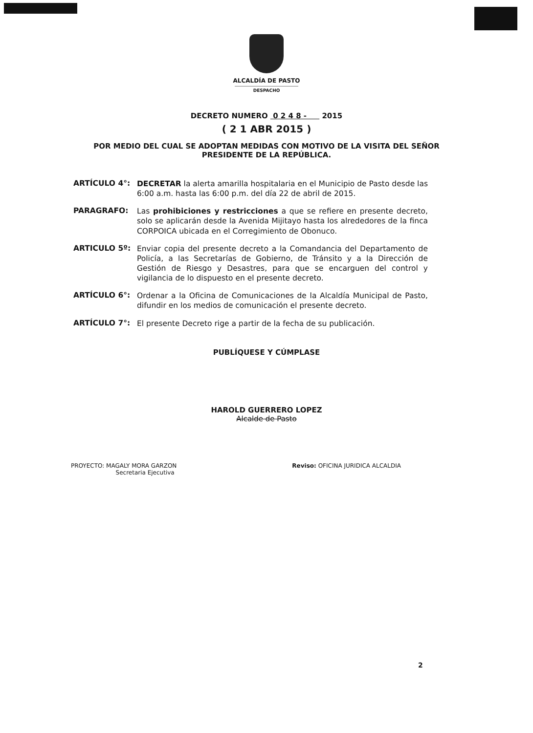ALCALDÍA DE PASTO
DESPACHO
DECRETO NUMERO 0 2 4 8 - 2015
( 2 1 ABR 2015 )
POR MEDIO DEL CUAL SE ADOPTAN MEDIDAS CON MOTIVO DE LA VISITA DEL SEÑOR PRESIDENTE DE LA REPÚBLICA.
ARTÍCULO 4°:
DECRETAR la alerta amarilla hospitalaria en el Municipio de Pasto desde las 6:00 a.m. hasta las 6:00 p.m. del día 22 de abril de 2015.
PARAGRAFO:
Las prohibiciones y restricciones a que se refiere en presente decreto, solo se aplicarán desde la Avenida Mijitayo hasta los alrededores de la finca CORPOICA ubicada en el Corregimiento de Obonuco.
ARTICULO 5º:
Enviar copia del presente decreto a la Comandancia del Departamento de Policía, a las Secretarías de Gobierno, de Tránsito y a la Dirección de Gestión de Riesgo y Desastres, para que se encarguen del control y vigilancia de lo dispuesto en el presente decreto.
ARTÍCULO 6°:
Ordenar a la Oficina de Comunicaciones de la Alcaldía Municipal de Pasto, difundir en los medios de comunicación el presente decreto.
ARTÍCULO 7°:
El presente Decreto rige a partir de la fecha de su publicación.
PUBLÍQUESE Y CÚMPLASE
HAROLD GUERRERO LOPEZ
Alcalde de Pasto
PROYECTO: MAGALY MORA GARZON
Secretaria Ejecutiva
Reviso: OFICINA JURIDICA ALCALDIA
2